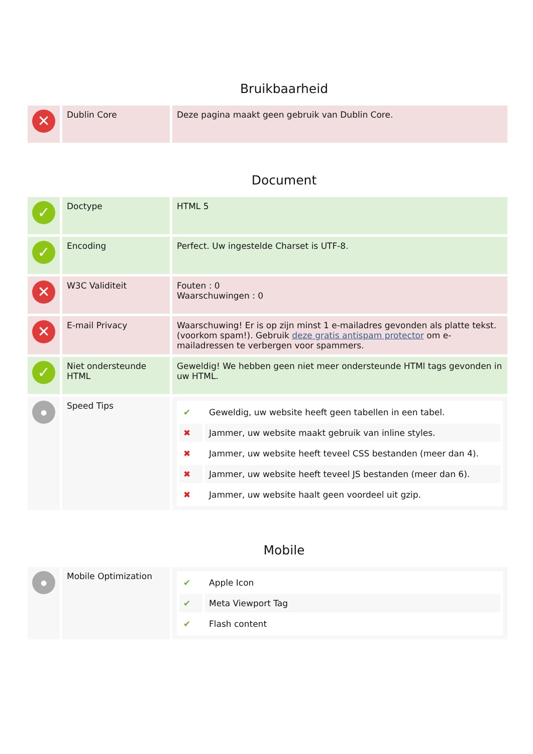Bruikbaarheid
| ✕ | Dublin Core | Deze pagina maakt geen gebruik van Dublin Core. |
Document
| ✓ | Doctype | HTML 5 |
| ✓ | Encoding | Perfect. Uw ingestelde Charset is UTF-8. |
| ✕ | W3C Validiteit | Fouten : 0 Waarschuwingen : 0 |
| ✕ | E-mail Privacy | Waarschuwing! Er is op zijn minst 1 e-mailadres gevonden als platte tekst. (voorkom spam!). Gebruik deze gratis antispam protector om e-mailadressen te verbergen voor spammers. |
| ✓ | Niet ondersteunde HTML | Geweldig! We hebben geen niet meer ondersteunde HTMl tags gevonden in uw HTML. |
| ● | Speed Tips | / ✔ / Geweldig, uw website heeft geen tabellen in een tabel. / / ✖ / Jammer, uw website maakt gebruik van inline styles. / / ✖ / Jammer, uw website heeft teveel CSS bestanden (meer dan 4). / / ✖ / Jammer, uw website heeft teveel JS bestanden (meer dan 6). / / ✖ / Jammer, uw website haalt geen voordeel uit gzip. / |
Mobile
| ● | Mobile Optimization | / ✔ / Apple Icon / / ✔ / Meta Viewport Tag / / ✔ / Flash content / |